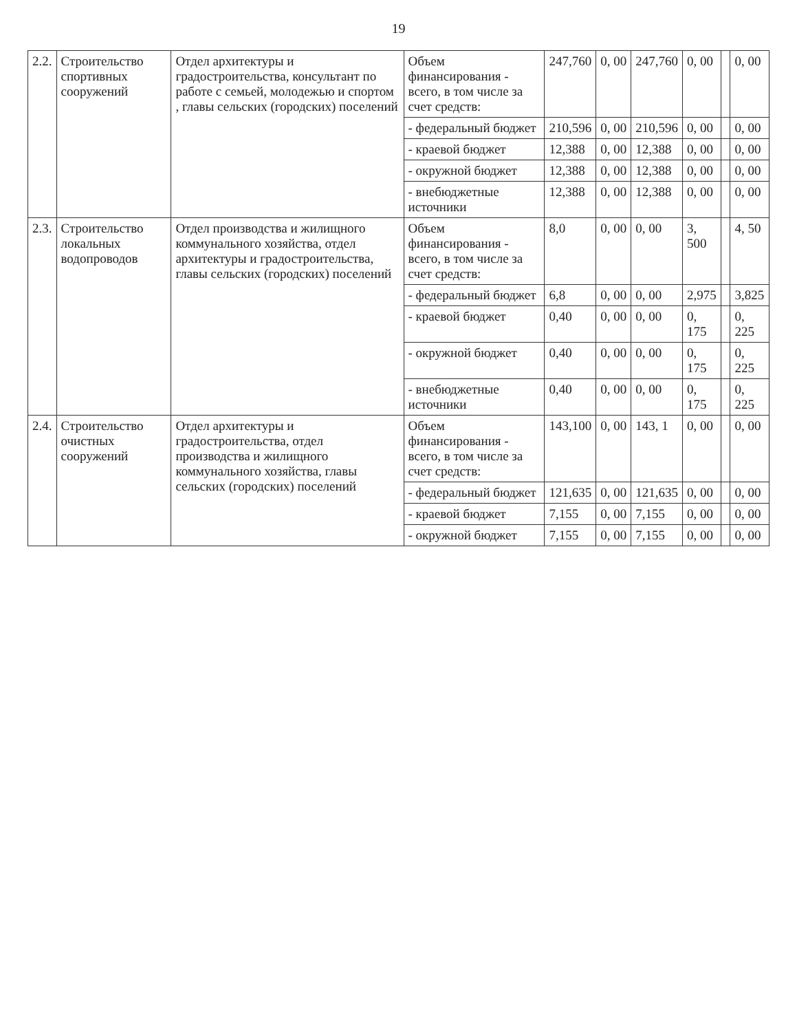19
| 2.2. | Строительство спортивных сооружений | Отдел архитектуры и градостроительства, консультант по работе с семьей, молодежью и спортом , главы сельских (городских) поселений | Объем финансирования - всего, в том числе за счет средств: | 247,760 | 0, 00 | 247,760 | 0, 00 | | 0, 00 |
| | | | - федеральный бюджет | 210,596 | 0, 00 | 210,596 | 0, 00 | | 0, 00 |
| | | | - краевой бюджет | 12,388 | 0, 00 | 12,388 | 0, 00 | | 0, 00 |
| | | | - окружной бюджет | 12,388 | 0, 00 | 12,388 | 0, 00 | | 0, 00 |
| | | | - внебюджетные источники | 12,388 | 0, 00 | 12,388 | 0, 00 | | 0, 00 |
| 2.3. | Строительство локальных водопроводов | Отдел производства и жилищного коммунального хозяйства, отдел архитектуры и градостроительства, главы сельских (городских) поселений | Объем финансирования - всего, в том числе за счет средств: | 8,0 | 0, 00 | 0, 00 | 3, 500 | | 4, 50 |
| | | | - федеральный бюджет | 6,8 | 0, 00 | 0, 00 | 2,975 | | 3,825 |
| | | | - краевой бюджет | 0,40 | 0, 00 | 0, 00 | 0, 175 | | 0, 225 |
| | | | - окружной бюджет | 0,40 | 0, 00 | 0, 00 | 0, 175 | | 0, 225 |
| | | | - внебюджетные источники | 0,40 | 0, 00 | 0, 00 | 0, 175 | | 0, 225 |
| 2.4. | Строительство очистных сооружений | Отдел архитектуры и градостроительства, отдел производства и жилищного коммунального хозяйства, главы сельских (городских) поселений | Объем финансирования - всего, в том числе за счет средств: | 143,100 | 0, 00 | 143, 1 | 0, 00 | | 0, 00 |
| | | | - федеральный бюджет | 121,635 | 0, 00 | 121,635 | 0, 00 | | 0, 00 |
| | | | - краевой бюджет | 7,155 | 0, 00 | 7,155 | 0, 00 | | 0, 00 |
| | | | - окружной бюджет | 7,155 | 0, 00 | 7,155 | 0, 00 | | 0, 00 |